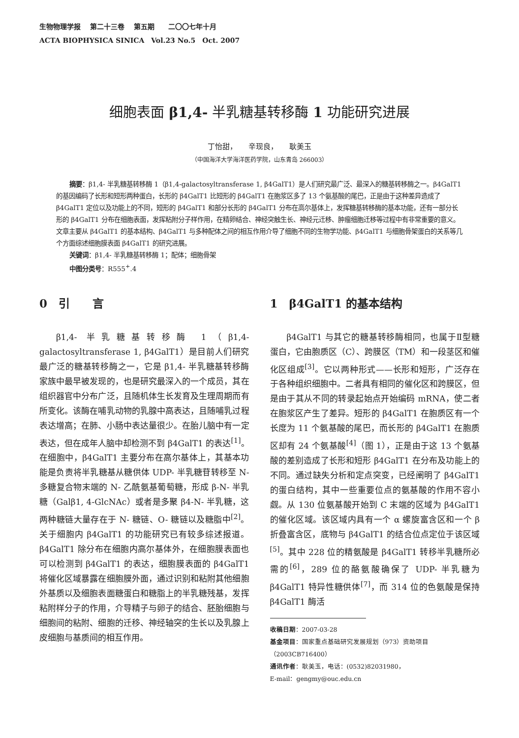生物物理学报　 第二十三卷　 第五期　　二〇〇七年十月
ACTA BIOPHYSICA SINICA　Vol.23 No.5　Oct. 2007
细胞表面 β1,4- 半乳糖基转移酶 1 功能研究进展
丁怡甜，　　辛现良，　　耿美玉
（中国海洋大学海洋医药学院，山东青岛 266003）
摘要：β1,4- 半乳糖基转移酶 1（β1,4-galactosyltransferase 1, β4GalT1）是人们研究最广泛、最深入的糖基转移酶之一。β4GalT1 的基因编码了长形和短形两种蛋白，长形的 β4GalT1 比短形的 β4GalT1 在胞浆区多了 13 个氨基酸的尾巴，正是由于这种差异造成了 β4GalT1 定位以及功能上的不同，短形的 β4GalT1 和部分长形的 β4GalT1 分布在高尔基体上，发挥糖基转移酶的基本功能，还有一部分长形的 β4GalT1 分布在细胞表面，发挥粘附分子样作用，在精卵结合、神经突触生长、神经元迁移、肿瘤细胞迁移等过程中有非常重要的意义。文章主要从 β4GalT1 的基本结构、β4GalT1 与多种配体之间的相互作用介导了细胞不同的生物学功能、β4GalT1 与细胞骨架蛋白的关系等几个方面综述细胞膜表面 β4GalT1 的研究进展。
关键词：β1,4- 半乳糖基转移酶 1；配体；细胞骨架
中图分类号：R555<sup>+</sup>.4
0　引　　言
β1,4- 半乳糖基转移酶 1（β1,4-galactosyltransferase 1, β4GalT1）是目前人们研究最广泛的糖基转移酶之一，它是 β1,4- 半乳糖基转移酶家族中最早被发现的，也是研究最深入的一个成员，其在组织器官中分布广泛，且随机体生长发育及生理周期而有所变化。该酶在哺乳动物的乳腺中高表达，且随哺乳过程表达增高；在肺、小肠中表达量很少。在胎儿脑中有一定表达，但在成年人脑中却检测不到 β4GalT1 的表达<sup>[1]</sup>。在细胞中，β4GalT1 主要分布在高尔基体上，其基本功能是负责将半乳糖基从糖供体 UDP- 半乳糖苷转移至 N- 多糖复合物末端的 N- 乙酰氨基葡萄糖，形成 β-N- 半乳糖（Galβ1, 4-GlcNAc）或者是多聚 β4-N- 半乳糖，这两种糖链大量存在于 N- 糖链、O- 糖链以及糖脂中<sup>[2]</sup>。关于细胞内 β4GalT1 的功能研究已有较多综述报道。β4GalT1 除分布在细胞内高尔基体外，在细胞膜表面也可以检测到 β4GalT1 的表达，细胞膜表面的 β4GalT1 将催化区域暴露在细胞膜外面，通过识别和粘附其他细胞外基质以及细胞表面糖蛋白和糖脂上的半乳糖残基，发挥粘附样分子的作用，介导精子与卵子的结合、胚胎细胞与细胞间的粘附、细胞的迁移、神经轴突的生长以及乳腺上皮细胞与基质间的相互作用。
1　β4GalT1 的基本结构
β4GalT1 与其它的糖基转移酶相同，也属于Ⅱ型糖蛋白，它由胞质区（C）、跨膜区（TM）和一段茎区和催化区组成<sup>[3]</sup>。它以两种形式——长形和短形，广泛存在于各种组织细胞中。二者具有相同的催化区和跨膜区，但是由于其从不同的转录起始点开始编码 mRNA，使二者在胞浆区产生了差异。短形的 β4GalT1 在胞质区有一个长度为 11 个氨基酸的尾巴，而长形的 β4GalT1 在胞质区却有 24 个氨基酸<sup>[4]</sup>（图 1），正是由于这 13 个氨基酸的差别造成了长形和短形 β4GalT1 在分布及功能上的不同。通过缺失分析和定点突变，已经阐明了 β4GalT1 的蛋白结构，其中一些重要位点的氨基酸的作用不容小觑。从 130 位氨基酸开始到 C 末端的区域为 β4GalT1 的催化区域。该区域内具有一个 α 螺旋富含区和一个 β 折叠富含区，底物与 β4GalT1 的结合位点定位于该区域<sup>[5]</sup>。其中 228 位的精氨酸是 β4GalT1 转移半乳糖所必需的<sup>[6]</sup>，289 位的酪氨酸确保了 UDP- 半乳糖为 β4GalT1 特异性糖供体<sup>[7]</sup>，而 314 位的色氨酸是保持 β4GalT1 酶活
收稿日期：2007-03-28
基金项目：国家重点基础研究发展规划（973）资助项目（2003CB716400）
通讯作者：耿美玉，电话：(0532)82031980，
E-mail：gengmy@ouc.edu.cn